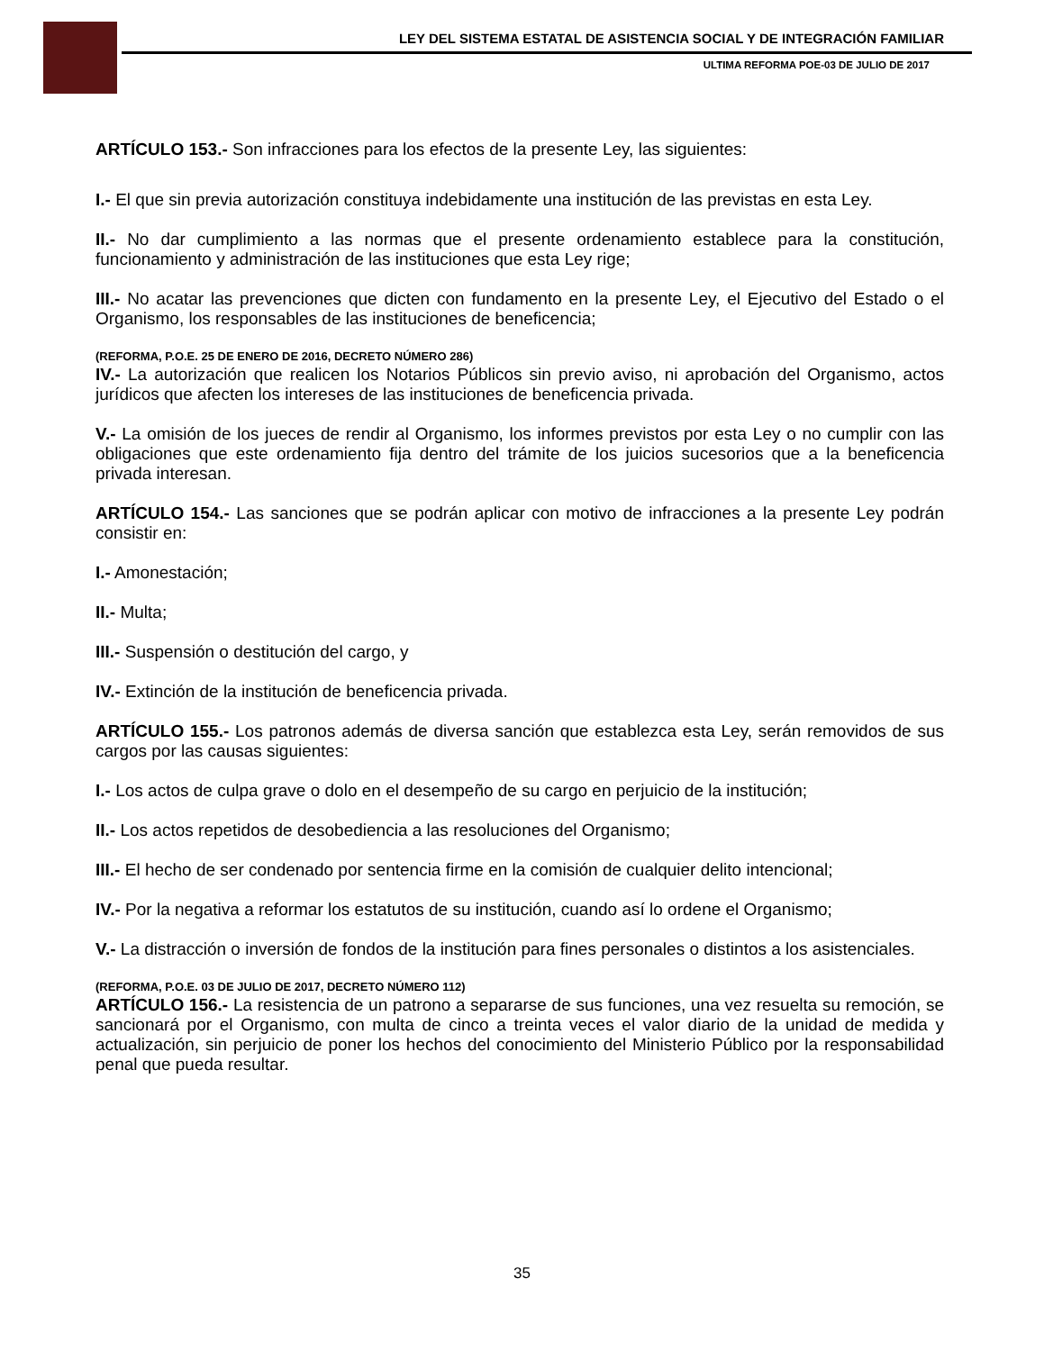LEY DEL SISTEMA ESTATAL DE ASISTENCIA SOCIAL Y DE INTEGRACIÓN FAMILIAR
ULTIMA REFORMA POE-03 DE JULIO DE 2017
ARTÍCULO 153.- Son infracciones para los efectos de la presente Ley, las siguientes:
I.- El que sin previa autorización constituya indebidamente una institución de las previstas en esta Ley.
II.- No dar cumplimiento a las normas que el presente ordenamiento establece para la constitución, funcionamiento y administración de las instituciones que esta Ley rige;
III.- No acatar las prevenciones que dicten con fundamento en la presente Ley, el Ejecutivo del Estado o el Organismo, los responsables de las instituciones de beneficencia;
(REFORMA, P.O.E. 25 DE ENERO DE 2016, DECRETO NÚMERO 286)
IV.- La autorización que realicen los Notarios Públicos sin previo aviso, ni aprobación del Organismo, actos jurídicos que afecten los intereses de las instituciones de beneficencia privada.
V.- La omisión de los jueces de rendir al Organismo, los informes previstos por esta Ley o no cumplir con las obligaciones que este ordenamiento fija dentro del trámite de los juicios sucesorios que a la beneficencia privada interesan.
ARTÍCULO 154.- Las sanciones que se podrán aplicar con motivo de infracciones a la presente Ley podrán consistir en:
I.- Amonestación;
II.- Multa;
III.- Suspensión o destitución del cargo, y
IV.- Extinción de la institución de beneficencia privada.
ARTÍCULO 155.- Los patronos además de diversa sanción que establezca esta Ley, serán removidos de sus cargos por las causas siguientes:
I.- Los actos de culpa grave o dolo en el desempeño de su cargo en perjuicio de la institución;
II.- Los actos repetidos de desobediencia a las resoluciones del Organismo;
III.- El hecho de ser condenado por sentencia firme en la comisión de cualquier delito intencional;
IV.- Por la negativa a reformar los estatutos de su institución, cuando así lo ordene el Organismo;
V.- La distracción o inversión de fondos de la institución para fines personales o distintos a los asistenciales.
(REFORMA, P.O.E. 03 DE JULIO DE 2017, DECRETO NÚMERO 112)
ARTÍCULO 156.- La resistencia de un patrono a separarse de sus funciones, una vez resuelta su remoción, se sancionará por el Organismo, con multa de cinco a treinta veces el valor diario de la unidad de medida y actualización, sin perjuicio de poner los hechos del conocimiento del Ministerio Público por la responsabilidad penal que pueda resultar.
35